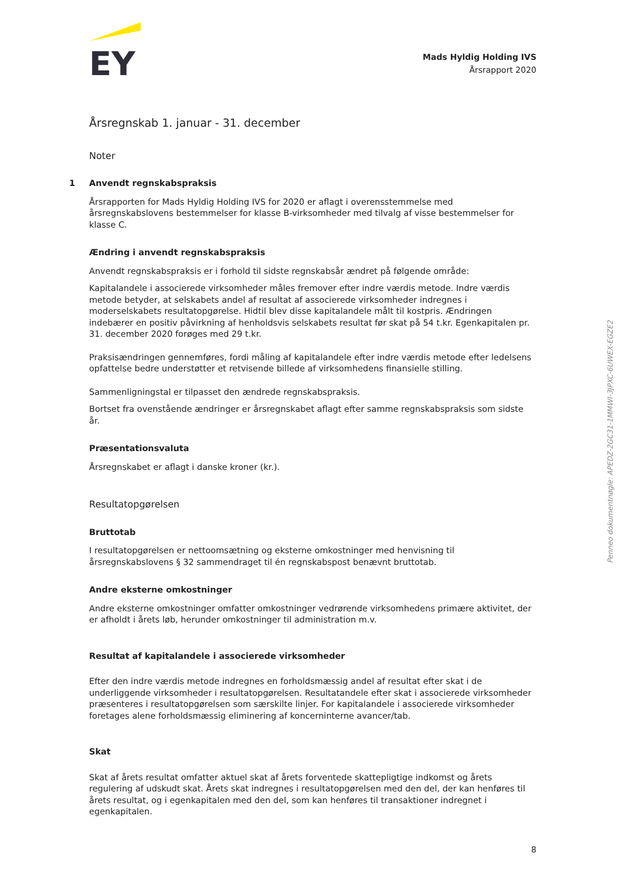EY
Mads Hyldig Holding IVS
Årsrapport 2020
Årsregnskab 1. januar - 31. december
Noter
1 Anvendt regnskabspraksis
Årsrapporten for Mads Hyldig Holding IVS for 2020 er aflagt i overensstemmelse med årsregnskabslovens bestemmelser for klasse B-virksomheder med tilvalg af visse bestemmelser for klasse C.
Ændring i anvendt regnskabspraksis
Anvendt regnskabspraksis er i forhold til sidste regnskabsår ændret på følgende område:
Kapitalandele i associerede virksomheder måles fremover efter indre værdis metode. Indre værdis metode betyder, at selskabets andel af resultat af associerede virksomheder indregnes i moderselskabets resultatopgørelse. Hidtil blev disse kapitalandele målt til kostpris. Ændringen indebærer en positiv påvirkning af henholdsvis selskabets resultat før skat på 54 t.kr. Egenkapitalen pr. 31. december 2020 forøges med 29 t.kr.
Praksisændringen gennemføres, fordi måling af kapitalandele efter indre værdis metode efter ledelsens opfattelse bedre understøtter et retvisende billede af virksomhedens finansielle stilling.
Sammenligningstal er tilpasset den ændrede regnskabspraksis.
Bortset fra ovenstående ændringer er årsregnskabet aflagt efter samme regnskabspraksis som sidste år.
Præsentationsvaluta
Årsregnskabet er aflagt i danske kroner (kr.).
Resultatopgørelsen
Bruttotab
I resultatopgørelsen er nettoomsætning og eksterne omkostninger med henvisning til årsregnskabslovens § 32 sammendraget til én regnskabspost benævnt bruttotab.
Andre eksterne omkostninger
Andre eksterne omkostninger omfatter omkostninger vedrørende virksomhedens primære aktivitet, der er afholdt i årets løb, herunder omkostninger til administration m.v.
Resultat af kapitalandele i associerede virksomheder
Efter den indre værdis metode indregnes en forholdsmæssig andel af resultat efter skat i de underliggende virksomheder i resultatopgørelsen. Resultatandele efter skat i associerede virksomheder præsenteres i resultatopgørelsen som særskilte linjer. For kapitalandele i associerede virksomheder foretages alene forholdsmæssig eliminering af koncerninterne avancer/tab.
Skat
Skat af årets resultat omfatter aktuel skat af årets forventede skattepligtige indkomst og årets regulering af udskudt skat. Årets skat indregnes i resultatopgørelsen med den del, der kan henføres til årets resultat, og i egenkapitalen med den del, som kan henføres til transaktioner indregnet i egenkapitalen.
Penneo dokumentnøgle: APEDZ-2GC31-1MMWI-3JPXC-6UWEX-EGZE2
8